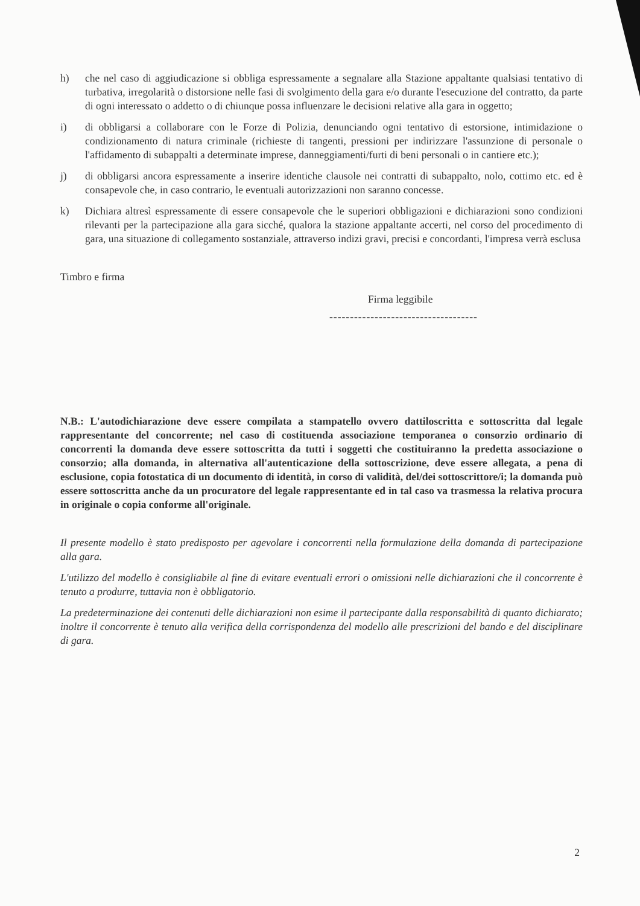h) che nel caso di aggiudicazione si obbliga espressamente a segnalare alla Stazione appaltante qualsiasi tentativo di turbativa, irregolarità o distorsione nelle fasi di svolgimento della gara e/o durante l'esecuzione del contratto, da parte di ogni interessato o addetto o di chiunque possa influenzare le decisioni relative alla gara in oggetto;
i) di obbligarsi a collaborare con le Forze di Polizia, denunciando ogni tentativo di estorsione, intimidazione o condizionamento di natura criminale (richieste di tangenti, pressioni per indirizzare l'assunzione di personale o l'affidamento di subappalti a determinate imprese, danneggiamenti/furti di beni personali o in cantiere etc.);
j) di obbligarsi ancora espressamente a inserire identiche clausole nei contratti di subappalto, nolo, cottimo etc. ed è consapevole che, in caso contrario, le eventuali autorizzazioni non saranno concesse.
k) Dichiara altresì espressamente di essere consapevole che le superiori obbligazioni e dichiarazioni sono condizioni rilevanti per la partecipazione alla gara sicché, qualora la stazione appaltante accerti, nel corso del procedimento di gara, una situazione di collegamento sostanziale, attraverso indizi gravi, precisi e concordanti, l'impresa verrà esclusa
Timbro e firma
Firma leggibile
------------------------------------
N.B.: L'autodichiarazione deve essere compilata a stampatello ovvero dattiloscritta e sottoscritta dal legale rappresentante del concorrente; nel caso di costituenda associazione temporanea o consorzio ordinario di concorrenti la domanda deve essere sottoscritta da tutti i soggetti che costituiranno la predetta associazione o consorzio; alla domanda, in alternativa all'autenticazione della sottoscrizione, deve essere allegata, a pena di esclusione, copia fotostatica di un documento di identità, in corso di validità, del/dei sottoscrittore/i; la domanda può essere sottoscritta anche da un procuratore del legale rappresentante ed in tal caso va trasmessa la relativa procura in originale o copia conforme all'originale.
Il presente modello è stato predisposto per agevolare i concorrenti nella formulazione della domanda di partecipazione alla gara.
L'utilizzo del modello è consigliabile al fine di evitare eventuali errori o omissioni nelle dichiarazioni che il concorrente è tenuto a produrre, tuttavia non è obbligatorio.
La predeterminazione dei contenuti delle dichiarazioni non esime il partecipante dalla responsabilità di quanto dichiarato; inoltre il concorrente è tenuto alla verifica della corrispondenza del modello alle prescrizioni del bando e del disciplinare di gara.
2